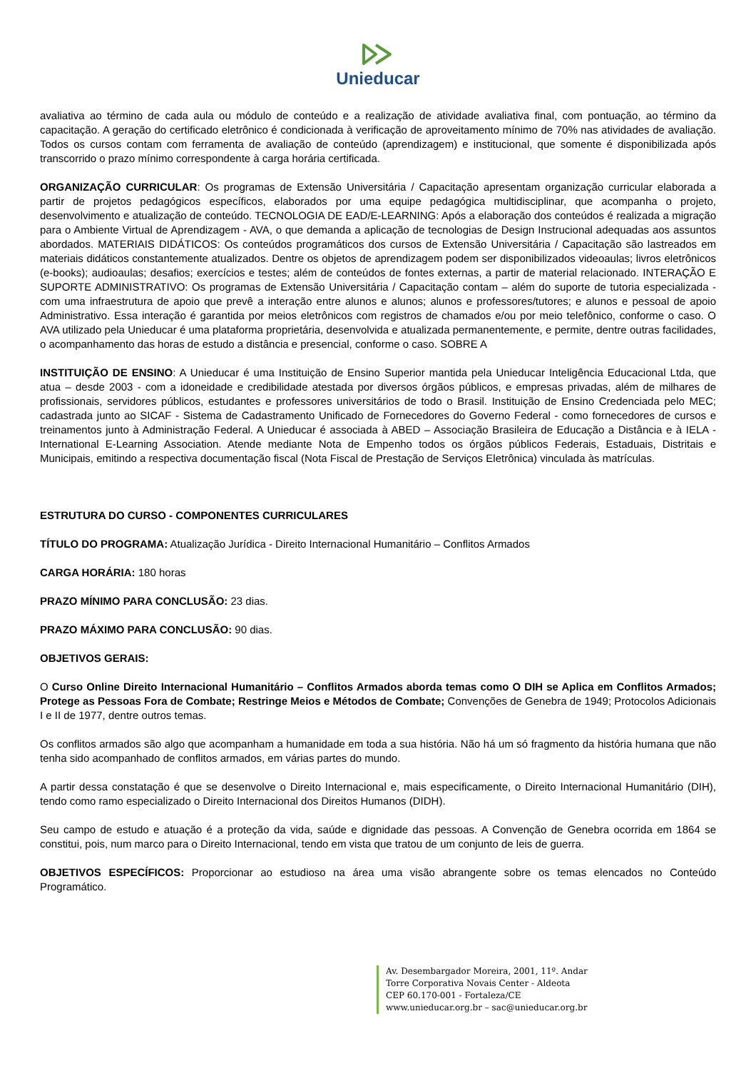Unieducar
avaliativa ao término de cada aula ou módulo de conteúdo e a realização de atividade avaliativa final, com pontuação, ao término da capacitação. A geração do certificado eletrônico é condicionada à verificação de aproveitamento mínimo de 70% nas atividades de avaliação. Todos os cursos contam com ferramenta de avaliação de conteúdo (aprendizagem) e institucional, que somente é disponibilizada após transcorrido o prazo mínimo correspondente à carga horária certificada.
ORGANIZAÇÃO CURRICULAR: Os programas de Extensão Universitária / Capacitação apresentam organização curricular elaborada a partir de projetos pedagógicos específicos, elaborados por uma equipe pedagógica multidisciplinar, que acompanha o projeto, desenvolvimento e atualização de conteúdo. TECNOLOGIA DE EAD/E-LEARNING: Após a elaboração dos conteúdos é realizada a migração para o Ambiente Virtual de Aprendizagem - AVA, o que demanda a aplicação de tecnologias de Design Instrucional adequadas aos assuntos abordados. MATERIAIS DIDÁTICOS: Os conteúdos programáticos dos cursos de Extensão Universitária / Capacitação são lastreados em materiais didáticos constantemente atualizados. Dentre os objetos de aprendizagem podem ser disponibilizados videoaulas; livros eletrônicos (e-books); audioaulas; desafios; exercícios e testes; além de conteúdos de fontes externas, a partir de material relacionado. INTERAÇÃO E SUPORTE ADMINISTRATIVO: Os programas de Extensão Universitária / Capacitação contam – além do suporte de tutoria especializada - com uma infraestrutura de apoio que prevê a interação entre alunos e alunos; alunos e professores/tutores; e alunos e pessoal de apoio Administrativo. Essa interação é garantida por meios eletrônicos com registros de chamados e/ou por meio telefônico, conforme o caso. O AVA utilizado pela Unieducar é uma plataforma proprietária, desenvolvida e atualizada permanentemente, e permite, dentre outras facilidades, o acompanhamento das horas de estudo a distância e presencial, conforme o caso. SOBRE A
INSTITUIÇÃO DE ENSINO: A Unieducar é uma Instituição de Ensino Superior mantida pela Unieducar Inteligência Educacional Ltda, que atua – desde 2003 - com a idoneidade e credibilidade atestada por diversos órgãos públicos, e empresas privadas, além de milhares de profissionais, servidores públicos, estudantes e professores universitários de todo o Brasil. Instituição de Ensino Credenciada pelo MEC; cadastrada junto ao SICAF - Sistema de Cadastramento Unificado de Fornecedores do Governo Federal - como fornecedores de cursos e treinamentos junto à Administração Federal. A Unieducar é associada à ABED – Associação Brasileira de Educação a Distância e à IELA - International E-Learning Association. Atende mediante Nota de Empenho todos os órgãos públicos Federais, Estaduais, Distritais e Municipais, emitindo a respectiva documentação fiscal (Nota Fiscal de Prestação de Serviços Eletrônica) vinculada às matrículas.
ESTRUTURA DO CURSO - COMPONENTES CURRICULARES
TÍTULO DO PROGRAMA: Atualização Jurídica - Direito Internacional Humanitário – Conflitos Armados
CARGA HORÁRIA: 180 horas
PRAZO MÍNIMO PARA CONCLUSÃO: 23 dias.
PRAZO MÁXIMO PARA CONCLUSÃO: 90 dias.
OBJETIVOS GERAIS:
O Curso Online Direito Internacional Humanitário – Conflitos Armados aborda temas como O DIH se Aplica em Conflitos Armados; Protege as Pessoas Fora de Combate; Restringe Meios e Métodos de Combate; Convenções de Genebra de 1949; Protocolos Adicionais I e II de 1977, dentre outros temas.
Os conflitos armados são algo que acompanham a humanidade em toda a sua história. Não há um só fragmento da história humana que não tenha sido acompanhado de conflitos armados, em várias partes do mundo.
A partir dessa constatação é que se desenvolve o Direito Internacional e, mais especificamente, o Direito Internacional Humanitário (DIH), tendo como ramo especializado o Direito Internacional dos Direitos Humanos (DIDH).
Seu campo de estudo e atuação é a proteção da vida, saúde e dignidade das pessoas. A Convenção de Genebra ocorrida em 1864 se constitui, pois, num marco para o Direito Internacional, tendo em vista que tratou de um conjunto de leis de guerra.
OBJETIVOS ESPECÍFICOS: Proporcionar ao estudioso na área uma visão abrangente sobre os temas elencados no Conteúdo Programático.
Av. Desembargador Moreira, 2001, 11º. Andar
Torre Corporativa Novais Center - Aldeota
CEP 60.170-001 - Fortaleza/CE
www.unieducar.org.br – sac@unieducar.org.br